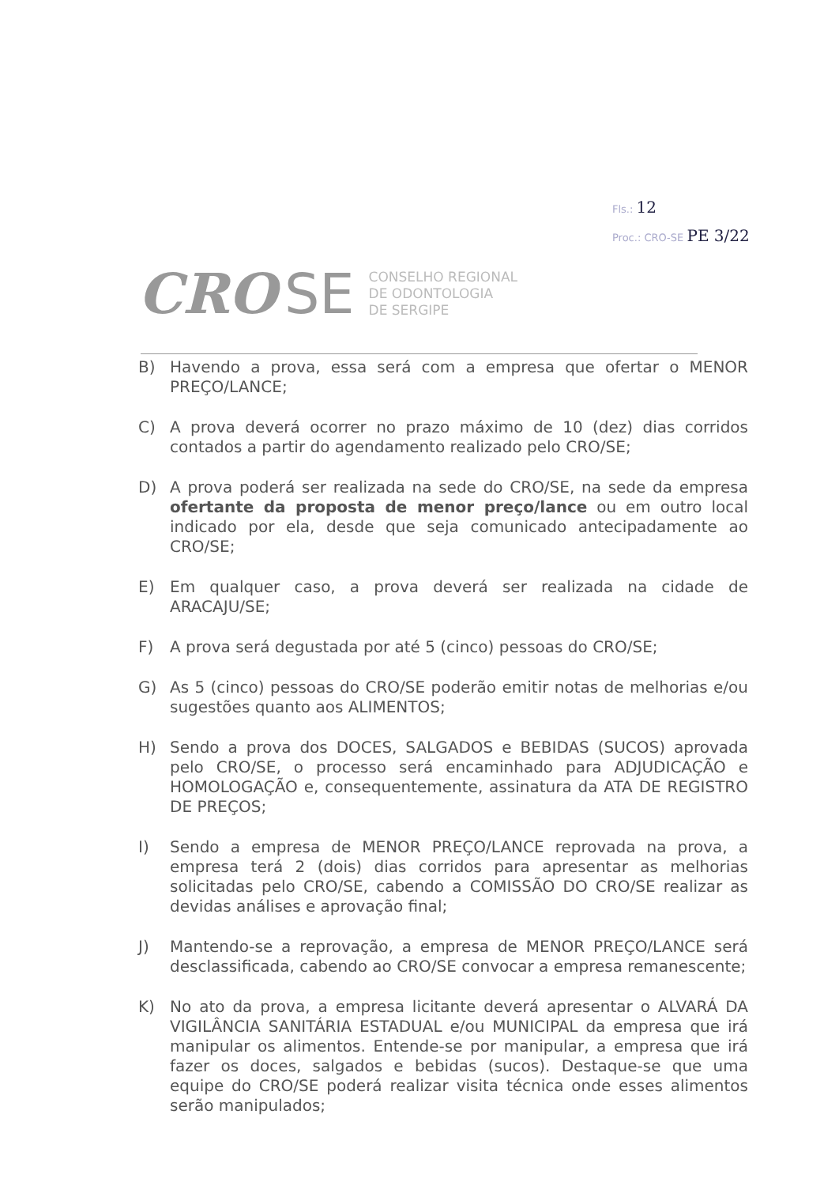Fls.: 12
Proc.: CRO-SE PE 3/22
CRO SE
CONSELHO REGIONAL
DE ODONTOLOGIA
DE SERGIPE
B) Havendo a prova, essa será com a empresa que ofertar o MENOR PREÇO/LANCE;
C) A prova deverá ocorrer no prazo máximo de 10 (dez) dias corridos contados a partir do agendamento realizado pelo CRO/SE;
D) A prova poderá ser realizada na sede do CRO/SE, na sede da empresa ofertante da proposta de menor preço/lance ou em outro local indicado por ela, desde que seja comunicado antecipadamente ao CRO/SE;
E) Em qualquer caso, a prova deverá ser realizada na cidade de ARACAJU/SE;
F) A prova será degustada por até 5 (cinco) pessoas do CRO/SE;
G) As 5 (cinco) pessoas do CRO/SE poderão emitir notas de melhorias e/ou sugestões quanto aos ALIMENTOS;
H) Sendo a prova dos DOCES, SALGADOS e BEBIDAS (SUCOS) aprovada pelo CRO/SE, o processo será encaminhado para ADJUDICAÇÃO e HOMOLOGAÇÃO e, consequentemente, assinatura da ATA DE REGISTRO DE PREÇOS;
I) Sendo a empresa de MENOR PREÇO/LANCE reprovada na prova, a empresa terá 2 (dois) dias corridos para apresentar as melhorias solicitadas pelo CRO/SE, cabendo a COMISSÃO DO CRO/SE realizar as devidas análises e aprovação final;
J) Mantendo-se a reprovação, a empresa de MENOR PREÇO/LANCE será desclassificada, cabendo ao CRO/SE convocar a empresa remanescente;
K) No ato da prova, a empresa licitante deverá apresentar o ALVARÁ DA VIGILÂNCIA SANITÁRIA ESTADUAL e/ou MUNICIPAL da empresa que irá manipular os alimentos. Entende-se por manipular, a empresa que irá fazer os doces, salgados e bebidas (sucos). Destaque-se que uma equipe do CRO/SE poderá realizar visita técnica onde esses alimentos serão manipulados;